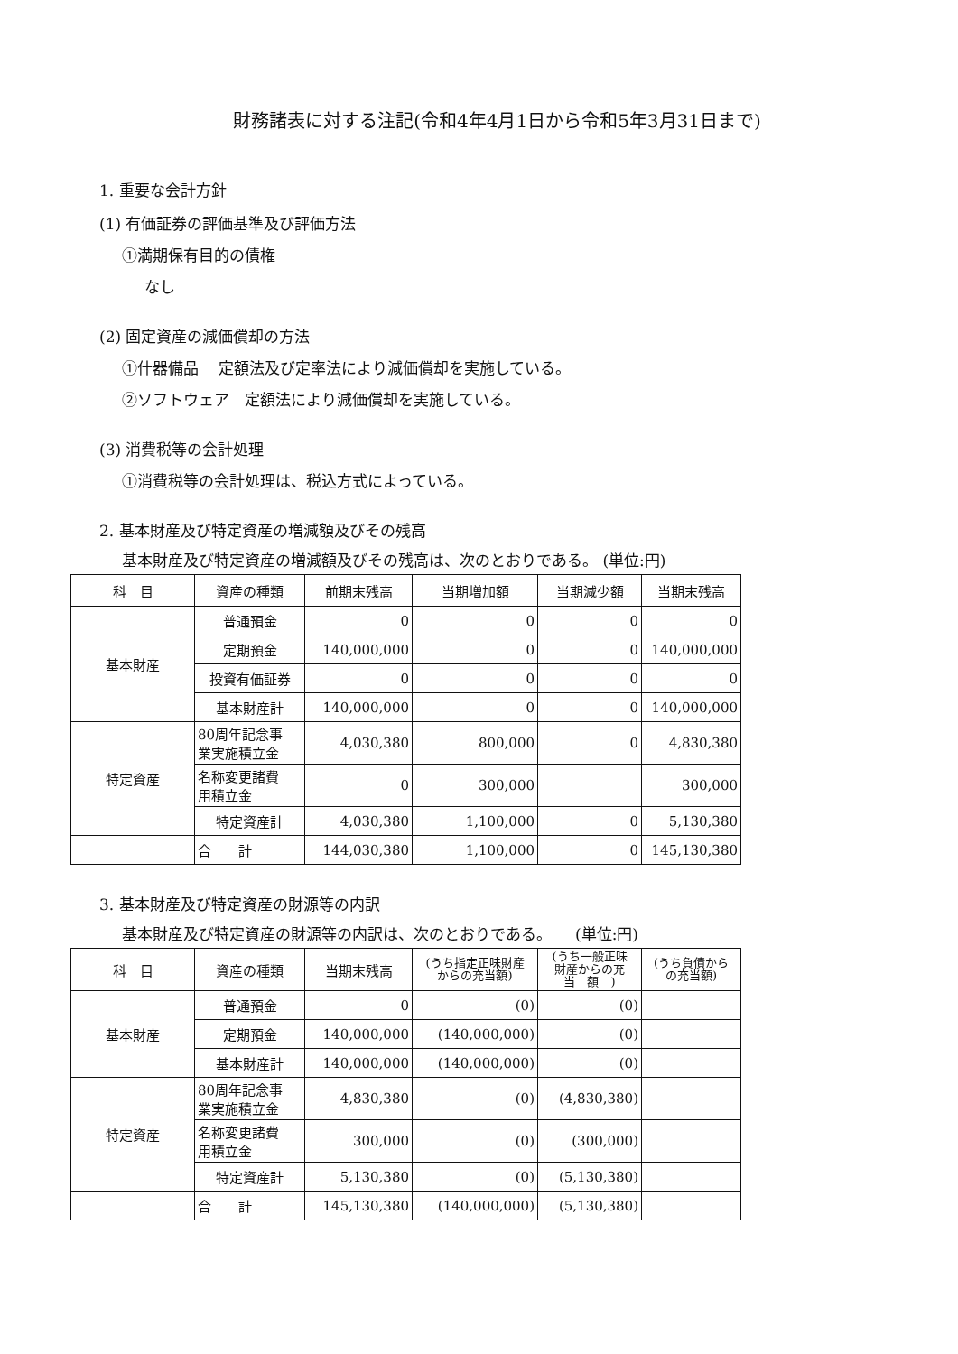財務諸表に対する注記(令和4年4月1日から令和5年3月31日まで)
1. 重要な会計方針
(1) 有価証券の評価基準及び評価方法
①満期保有目的の債権
なし
(2) 固定資産の減価償却の方法
①什器備品　 定額法及び定率法により減価償却を実施している。
②ソフトウェア　定額法により減価償却を実施している。
(3) 消費税等の会計処理
①消費税等の会計処理は、税込方式によっている。
2. 基本財産及び特定資産の増減額及びその残高
基本財産及び特定資産の増減額及びその残高は、次のとおりである。 (単位:円)
| 科 目 | 資産の種類 | 前期末残高 | 当期増加額 | 当期減少額 | 当期末残高 |
| --- | --- | --- | --- | --- | --- |
| 基本財産 | 普通預金 | 0 | 0 | 0 | 0 |
| | 定期預金 | 140,000,000 | 0 | 0 | 140,000,000 |
| | 投資有価証券 | 0 | 0 | 0 | 0 |
| | 基本財産計 | 140,000,000 | 0 | 0 | 140,000,000 |
| 特定資産 | 80周年記念事 業実施積立金 | 4,030,380 | 800,000 | 0 | 4,830,380 |
| | 名称変更諸費 用積立金 | 0 | 300,000 | | 300,000 |
| | 特定資産計 | 4,030,380 | 1,100,000 | 0 | 5,130,380 |
| | 合 計 | 144,030,380 | 1,100,000 | 0 | 145,130,380 |
3. 基本財産及び特定資産の財源等の内訳
基本財産及び特定資産の財源等の内訳は、次のとおりである。　　(単位:円)
| 科 目 | 資産の種類 | 当期末残高 | (うち指定正味財産 からの充当額) | (うち一般正味 財産からの充 当 額 ) | (うち負債から の充当額) |
| --- | --- | --- | --- | --- | --- |
| 基本財産 | 普通預金 | 0 | (0) | (0) | |
| | 定期預金 | 140,000,000 | (140,000,000) | (0) | |
| | 基本財産計 | 140,000,000 | (140,000,000) | (0) | |
| 特定資産 | 80周年記念事 業実施積立金 | 4,830,380 | (0) | (4,830,380) | |
| | 名称変更諸費 用積立金 | 300,000 | (0) | (300,000) | |
| | 特定資産計 | 5,130,380 | (0) | (5,130,380) | |
| | 合 計 | 145,130,380 | (140,000,000) | (5,130,380) | |